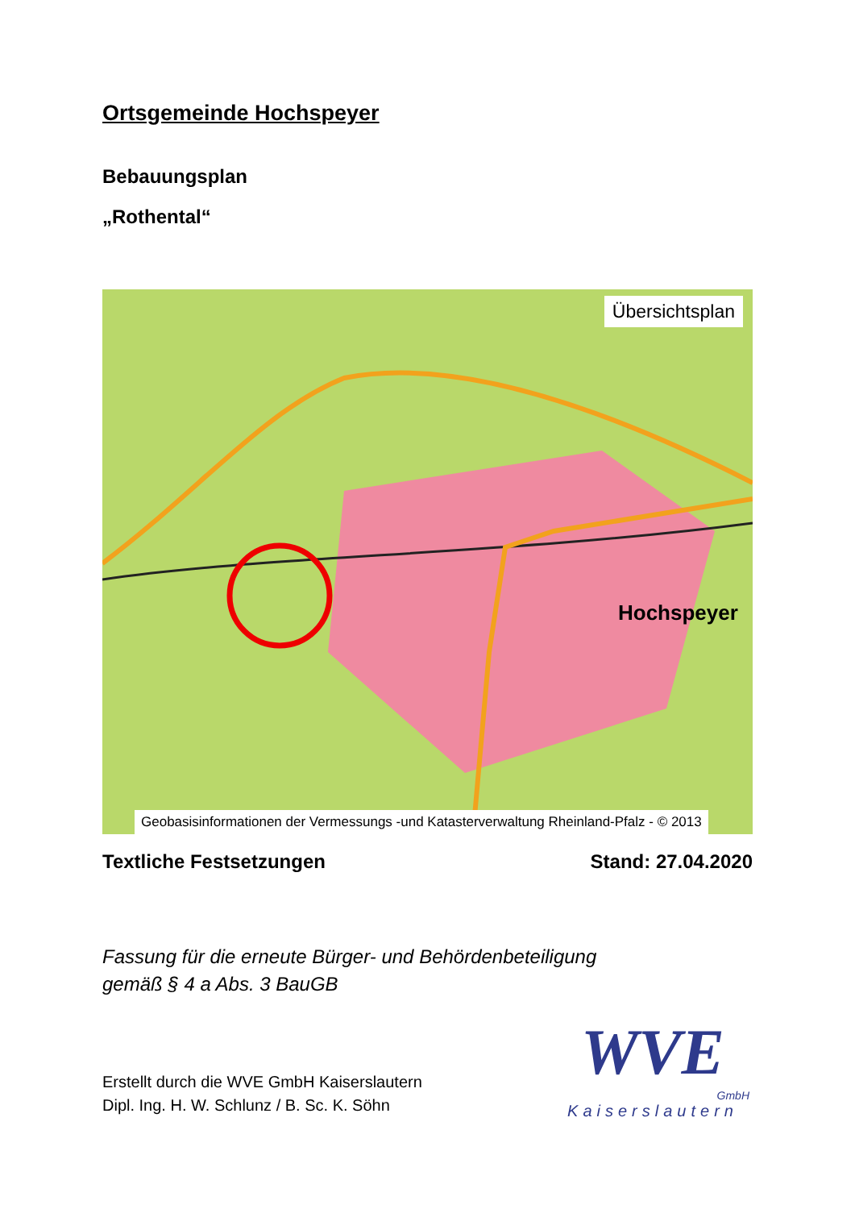Ortsgemeinde Hochspeyer
Bebauungsplan
„Rothental“
Hochspeyer
Übersichtsplan
Geobasisinformationen der Vermessungs -und Katasterverwaltung Rheinland-Pfalz - © 2013
Textliche Festsetzungen Stand: 27.04.2020
Fassung für die erneute Bürger- und Behördenbeteiligung
gemäß § 4 a Abs. 3 BauGB
Erstellt durch die WVE GmbH Kaiserslautern
Dipl. Ing. H. W. Schlunz / B. Sc. K. Söhn
WVE
GmbH
Kaiserslautern